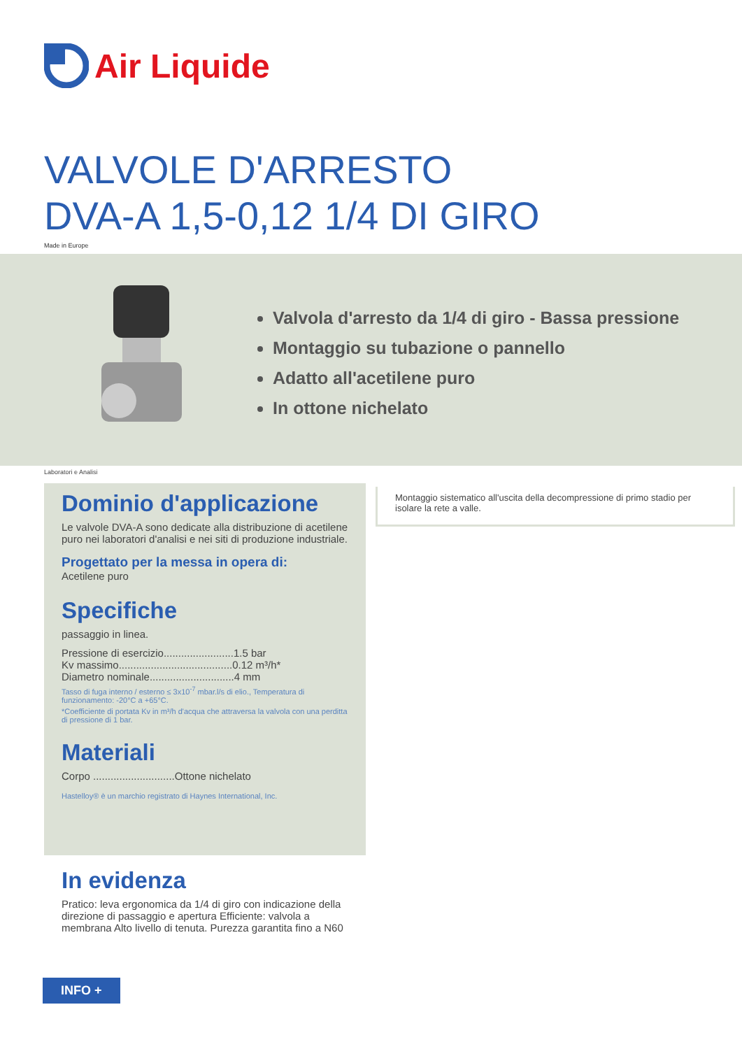Air Liquide
VALVOLE D'ARRESTO
DVA-A 1,5-0,12 1/4 DI GIRO
Made in Europe
Valvola d'arresto da 1/4 di giro - Bassa pressione
Montaggio su tubazione o pannello
Adatto all'acetilene puro
In ottone nichelato
Laboratori e Analisi
Dominio d'applicazione
Le valvole DVA-A sono dedicate alla distribuzione di acetilene puro nei laboratori d'analisi e nei siti di produzione industriale.
Progettato per la messa in opera di:
Acetilene puro
Specifiche
passaggio in linea.
Pressione di esercizio........................1.5 bar
Kv massimo.......................................0.12 m³/h*
Diametro nominale.............................4 mm
Tasso di fuga interno / esterno ≤ 3x10<sup>-7</sup> mbar.l/s di elio., Temperatura di funzionamento: -20°C a +65°C.
*Coefficiente di portata Kv in m³/h d'acqua che attraversa la valvola con una perditta di pressione di 1 bar.
Materiali
Corpo ............................Ottone nichelato
Hastelloy® è un marchio registrato di Haynes International, Inc.
Montaggio sistematico all'uscita della decompressione di primo stadio per isolare la rete a valle.
In evidenza
Pratico: leva ergonomica da 1/4 di giro con indicazione della direzione di passaggio e apertura Efficiente: valvola a membrana Alto livello di tenuta. Purezza garantita fino a N60
INFO +